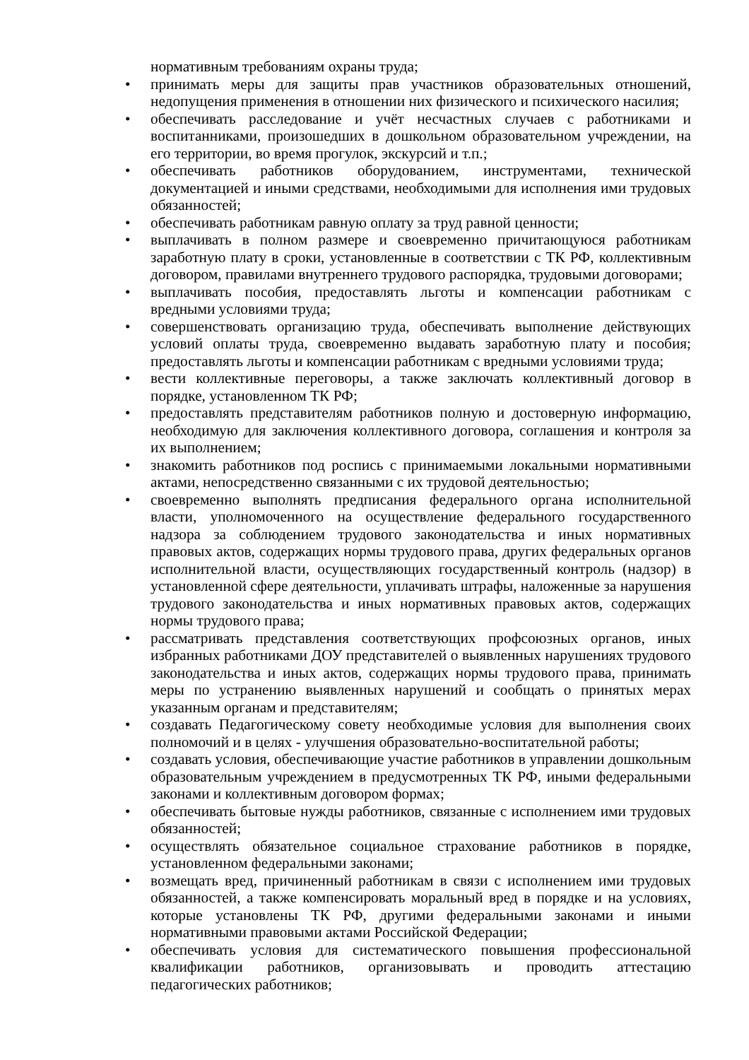нормативным требованиям охраны труда;
• принимать меры для защиты прав участников образовательных отношений, недопущения применения в отношении них физического и психического насилия;
• обеспечивать расследование и учёт несчастных случаев с работниками и воспитанниками, произошедших в дошкольном образовательном учреждении, на его территории, во время прогулок, экскурсий и т.п.;
• обеспечивать работников оборудованием, инструментами, технической документацией и иными средствами, необходимыми для исполнения ими трудовых обязанностей;
• обеспечивать работникам равную оплату за труд равной ценности;
• выплачивать в полном размере и своевременно причитающуюся работникам заработную плату в сроки, установленные в соответствии с ТК РФ, коллективным договором, правилами внутреннего трудового распорядка, трудовыми договорами;
• выплачивать пособия, предоставлять льготы и компенсации работникам с вредными условиями труда;
• совершенствовать организацию труда, обеспечивать выполнение действующих условий оплаты труда, своевременно выдавать заработную плату и пособия; предоставлять льготы и компенсации работникам с вредными условиями труда;
• вести коллективные переговоры, а также заключать коллективный договор в порядке, установленном ТК РФ;
• предоставлять представителям работников полную и достоверную информацию, необходимую для заключения коллективного договора, соглашения и контроля за их выполнением;
• знакомить работников под роспись с принимаемыми локальными нормативными актами, непосредственно связанными с их трудовой деятельностью;
• своевременно выполнять предписания федерального органа исполнительной власти, уполномоченного на осуществление федерального государственного надзора за соблюдением трудового законодательства и иных нормативных правовых актов, содержащих нормы трудового права, других федеральных органов исполнительной власти, осуществляющих государственный контроль (надзор) в установленной сфере деятельности, уплачивать штрафы, наложенные за нарушения трудового законодательства и иных нормативных правовых актов, содержащих нормы трудового права;
• рассматривать представления соответствующих профсоюзных органов, иных избранных работниками ДОУ представителей о выявленных нарушениях трудового законодательства и иных актов, содержащих нормы трудового права, принимать меры по устранению выявленных нарушений и сообщать о принятых мерах указанным органам и представителям;
• создавать Педагогическому совету необходимые условия для выполнения своих полномочий и в целях - улучшения образовательно-воспитательной работы;
• создавать условия, обеспечивающие участие работников в управлении дошкольным образовательным учреждением в предусмотренных ТК РФ, иными федеральными законами и коллективным договором формах;
• обеспечивать бытовые нужды работников, связанные с исполнением ими трудовых обязанностей;
• осуществлять обязательное социальное страхование работников в порядке, установленном федеральными законами;
• возмещать вред, причиненный работникам в связи с исполнением ими трудовых обязанностей, а также компенсировать моральный вред в порядке и на условиях, которые установлены ТК РФ, другими федеральными законами и иными нормативными правовыми актами Российской Федерации;
• обеспечивать условия для систематического повышения профессиональной квалификации работников, организовывать и проводить аттестацию педагогических работников;